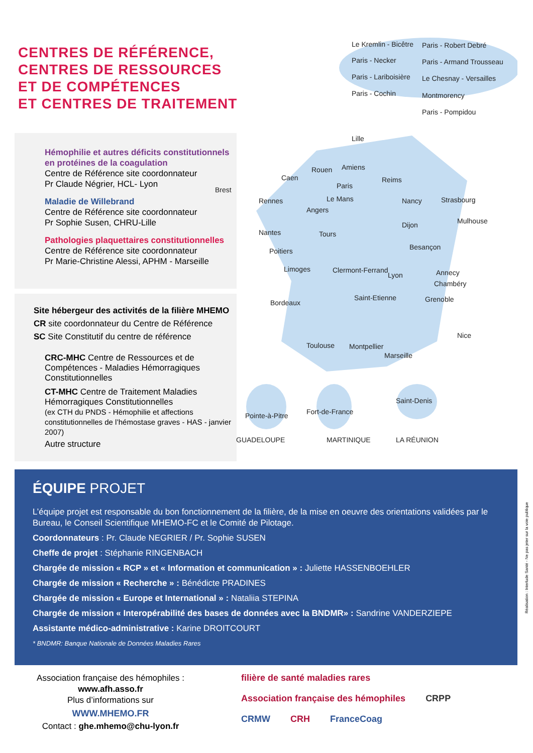CENTRES DE RÉFÉRENCE,
CENTRES DE RESSOURCES
ET DE COMPÉTENCES
ET CENTRES DE TRAITEMENT
Hémophilie et autres déficits constitutionnels en protéines de la coagulation
Centre de Référence site coordonnateur
Pr Claude Négrier, HCL- Lyon
Maladie de Willebrand
Centre de Référence site coordonnateur
Pr Sophie Susen, CHRU-Lille
Pathologies plaquettaires constitutionnelles
Centre de Référence site coordonnateur
Pr Marie-Christine Alessi, APHM - Marseille
Site hébergeur des activités de la filière MHEMO
CR site coordonnateur du Centre de Référence
SC Site Constitutif du centre de référence
CRC-MHC Centre de Ressources et de Compétences - Maladies Hémorragiques Constitutionnelles
CT-MHC Centre de Traitement Maladies Hémorragiques Constitutionnelles
(ex CTH du PNDS - Hémophilie et affections constitutionnelles de l’hémostase graves - HAS - janvier 2007)
Autre structure
Le Kremlin - Bicêtre Paris - Robert Debré
Paris - Necker Paris - Armand Trousseau
Paris - Lariboisière Le Chesnay - Versailles
Paris - Cochin Montmorency
Paris - Pompidou
Lille
Amiens
Rouen
Caen
Brest
Reims
Paris
Rennes Le Mans Nancy Strasbourg
Angers
Mulhouse
Nantes Tours
Dijon
Besançon
Poitiers
Limoges Clermont-Ferrand
Lyon Annecy
Chambéry
Bordeaux
Saint-Etienne Grenoble
Nice
Toulouse Montpellier
Marseille
Pointe-à-Pitre Fort-de-France
Saint-Denis
GUADELOUPE MARTINIQUE LA RÉUNION
ÉQUIPE PROJET
L’équipe projet est responsable du bon fonctionnement de la filière, de la mise en oeuvre des orientations validées par le Bureau, le Conseil Scientifique MHEMO-FC et le Comité de Pilotage.
Coordonnateurs : Pr. Claude NEGRIER / Pr. Sophie SUSEN
Cheffe de projet : Stéphanie RINGENBACH
Chargée de mission « RCP » et « Information et communication » : Juliette HASSENBOEHLER
Chargée de mission « Recherche » : Bénédicte PRADINES
Chargée de mission « Europe et International » : Nataliia STEPINA
Chargée de mission « Interopérabilité des bases de données avec la BNDMR» : Sandrine VANDERZIEPE
Assistante médico-administrative : Karine DROITCOURT
* BNDMR: Banque Nationale de Données Maladies Rares
Association française des hémophiles :
www.afh.asso.fr
Plus d’informations sur
WWW.MHEMO.FR
Contact : ghe.mhemo@chu-lyon.fr
filière de santé maladies rares Association française des hémophiles CRPP CRMW CRH FranceCoag
Réalisation : Interlude Santé - Ne pas jeter sur la voie publique